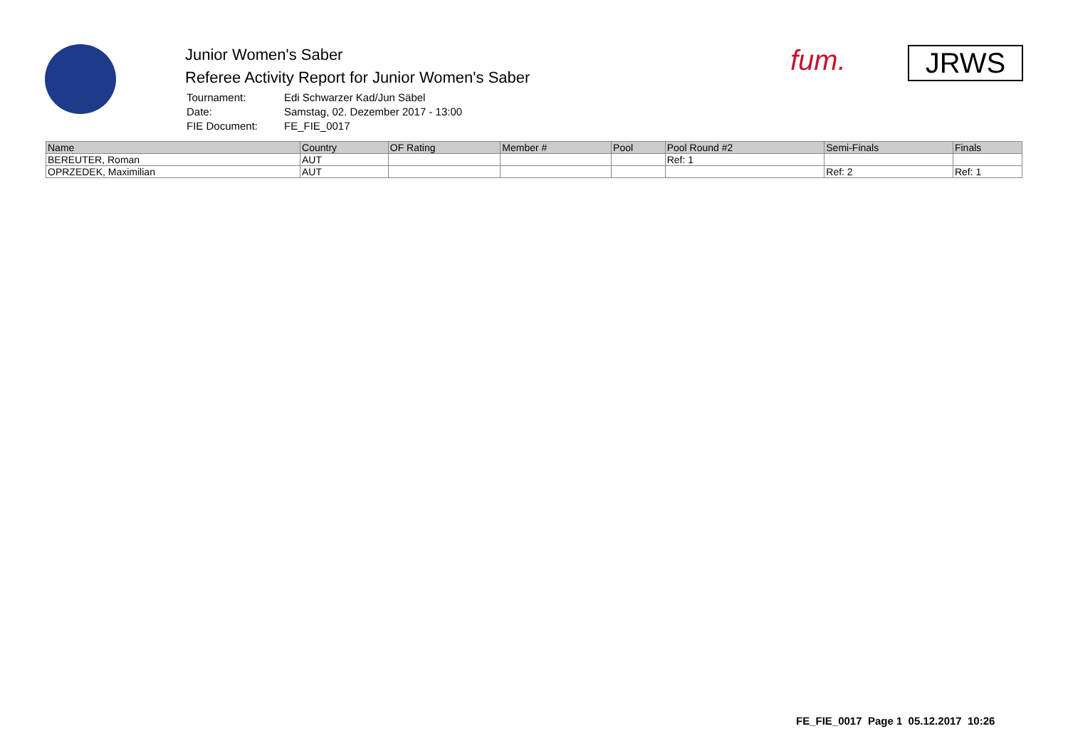Junior Women's Saber
Referee Activity Report for Junior Women's Saber
| Tournament: | Edi Schwarzer Kad/Jun Säbel |
| Date: | Samstag, 02. Dezember 2017 - 13:00 |
| FIE Document: | FE_FIE_0017 |
fum. JRWS
| Name | Country | OF Rating | Member # | Pool | Pool Round #2 | Semi-Finals | Finals |
| --- | --- | --- | --- | --- | --- | --- | --- |
| BEREUTER, Roman | AUT | | | | Ref: 1 | | |
| OPRZEDEK, Maximilian | AUT | | | | | Ref: 2 | Ref: 1 |
FE_FIE_0017 Page 1 05.12.2017 10:26